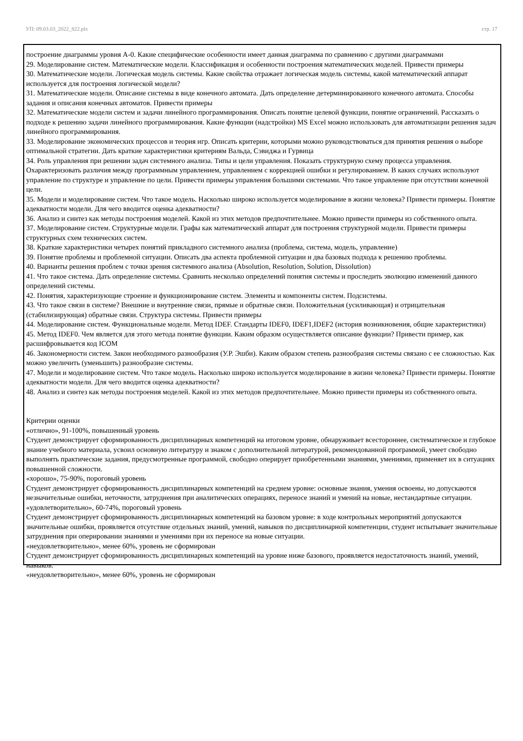УП: 09.03.03_2022_822.plx стр. 17
построение диаграммы уровня А-0. Какие специфические особенности имеет данная диаграмма по сравнению с другими диаграммами
29. Моделирование систем. Математические модели. Классификация и особенности построения математических моделей. Привести примеры
30. Математические модели. Логическая модель системы. Какие свойства отражает логическая модель системы, какой математический аппарат используется для построения логической модели?
31. Математические модели. Описание системы в виде конечного автомата. Дать определение детерминированного конечного автомата. Способы задания и описания конечных автоматов. Привести примеры
32. Математические модели систем и задачи линейного программирования. Описать понятие целевой функции, понятие ограничений. Рассказать о подходе к решению задачи линейного программирования. Какие функции (надстройки) MS Excel можно использовать для автоматизации решения задач линейного программирования.
33. Моделирование экономических процессов и теория игр. Описать критерии, которыми можно руководствоваться для принятия решения о выборе оптимальной стратегии. Дать краткие характеристики критериям Вальда, Сэвиджа и Гурвица
34. Роль управления при решении задач системного анализа. Типы и цели управления. Показать структурную схему процесса управления. Охарактеризовать различия между программным управлением, управлением с коррекцией ошибки и регулированием. В каких случаях используют управление по структуре и управление по цели. Привести примеры управления большими системами. Что такое управление при отсутствии конечной цели.
35. Модели и моделирование систем. Что такое модель. Насколько широко используется моделирование в жизни человека? Привести примеры. Понятие адекватности модели. Для чего вводится оценка адекватности?
36. Анализ и синтез как методы построения моделей. Какой из этих методов предпочтительнее. Можно привести примеры из собственного опыта.
37. Моделирование систем. Структурные модели. Графы как математический аппарат для построения структурной модели. Привести примеры структурных схем технических систем.
38. Краткие характеристики четырех понятий прикладного системного анализа (проблема, система, модель, управление)
39. Понятие проблемы и проблемной ситуации. Описать два аспекта проблемной ситуации и два базовых подхода к решению проблемы.
40. Варианты решения проблем с точки зрения системного анализа (Absolution, Resolution, Solution, Dissolution)
41. Что такое система. Дать определение системы. Сравнить несколько определений понятия системы и проследить эволюцию изменений данного определений системы.
42. Понятия, характеризующие строение и функционирование систем. Элементы и компоненты систем. Подсистемы.
43. Что такое связи в системе? Внешние и внутренние связи, прямые и обратные связи. Положительная (усиливающая) и отрицательная (стабилизирующая) обратные связи. Структура системы. Привести примеры
44. Моделирование систем. Функциональные модели. Метод IDEF. Стандарты IDEF0, IDEF1,IDEF2 (история возникновения, общие характеристики)
45. Метод IDEF0. Чем является для этого метода понятие функции. Каким образом осуществляется описание функции? Привести пример, как расшифровывается код ICOM
46. Закономерности систем. Закон необходимого разнообразия (У.Р. Эшби). Каким образом степень разнообразия системы связано с ее сложностью. Как можно увеличить (уменьшить) разнообразие системы.
47. Модели и моделирование систем. Что такое модель. Насколько широко используется моделирование в жизни человека? Привести примеры. Понятие адекватности модели. Для чего вводится оценка адекватности?
48. Анализ и синтез как методы построения моделей. Какой из этих методов предпочтительнее. Можно привести примеры из собственного опыта.
Критерии оценки
«отлично», 91-100%, повышенный уровень
Студент демонстрирует сформированность дисциплинарных компетенций на итоговом уровне, обнаруживает всестороннее, систематическое и глубокое знание учебного материала, усвоил основную литературу и знаком с дополнительной литературой, рекомендованной программой, умеет свободно выполнять практические задания, предусмотренные программой, свободно оперирует приобретенными знаниями, умениями, применяет их в ситуациях повышенной сложности.
«хорошо», 75-90%, пороговый уровень
Студент демонстрирует сформированность дисциплинарных компетенций на среднем уровне: основные знания, умения освоены, но допускаются незначительные ошибки, неточности, затруднения при аналитических операциях, переносе знаний и умений на новые, нестандартные ситуации.
«удовлетворительно», 60-74%, пороговый уровень
Студент демонстрирует сформированность дисциплинарных компетенций на базовом уровне: в ходе контрольных мероприятий допускаются значительные ошибки, проявляется отсутствие отдельных знаний, умений, навыков по дисциплинарной компетенции, студент испытывает значительные затруднения при оперировании знаниями и умениями при их переносе на новые ситуации.
«неудовлетворительно», менее 60%, уровень не сформирован
Студент демонстрирует сформированность дисциплинарных компетенций на уровне ниже базового, проявляется недостаточность знаний, умений, навыков.
«неудовлетворительно», менее 60%, уровень не сформирован